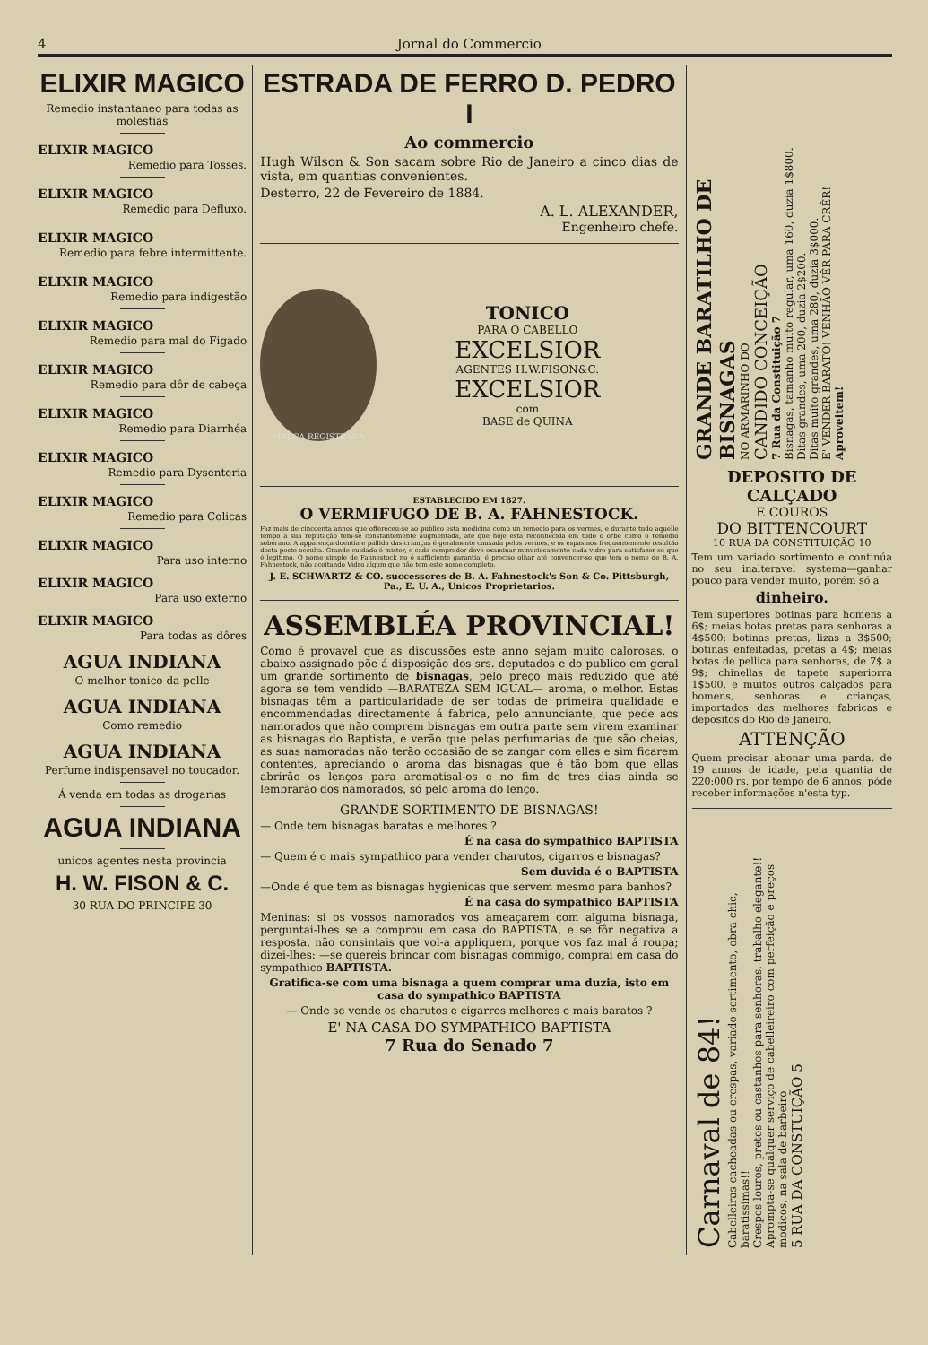4 Jornal do Commercio
ELIXIR MAGICO
Remedio instantaneo para todas as molestias
ELIXIR MAGICO
Remedio para Tosses.
ELIXIR MAGICO
Remedio para Defluxo.
ELIXIR MAGICO
Remedio para febre intermittente.
ELIXIR MAGICO
Remedio para indigestão
ELIXIR MAGICO
Remedio para mal do Figado
ELIXIR MAGICO
Remedio para dôr de cabeça
ELIXIR MAGICO
Remedio para Diarrhéa
ELIXIR MAGICO
Remedio para Dysenteria
ELIXIR MAGICO
Remedio para Colicas
ELIXIR MAGICO
Para uso interno
ELIXIR MAGICO
Para uso externo
ELIXIR MAGICO
Para todas as dôres
AGUA INDIANA
O melhor tonico da pelle
AGUA INDIANA
Como remedio
AGUA INDIANA
Perfume indispensavel no toucador.
Á venda em todas as drogarias
AGUA INDIANA
unicos agentes nesta provincia
H. W. FISON & C.
30 RUA DO PRINCIPE 30
ESTRADA DE FERRO D. PEDRO I
Ao commercio
Hugh Wilson & Son sacam sobre Rio de Janeiro a cinco dias de vista, em quantias convenientes.
Desterro, 22 de Fevereiro de 1884.
A. L. ALEXANDER,
Engenheiro chefe.
MARCA REGISTRADA
TONICO
PARA O CABELLO
EXCELSIOR
AGENTES H.W.FISON&C.
EXCELSIOR
com
BASE de QUINA
ESTABLECIDO EM 1827.
O VERMIFUGO DE B. A. FAHNESTOCK.
Faz mais de cincoenta annos que offereceu-se ao publico esta medicina como un remedio para os vermes, e durante tudo aquelle tempo a sua reputação tem-se constantemente augmentada, até que hoje esta reconhecida em tudo o orbe como o remedio soberano. A apparença doentia e pallida das crianças é geralmente causada pelos vermes, e os espasmos frequentemente resultão desta peste occulta. Grande cuidado é mister, e cada comprador deve examinar minuciosamente cada vidro para satisfazer-se que é legitimo. O nome simple de Fahnestock no é sufficiente garantia, é preciso olhar até convencer-se que tem o nome de B. A. Fahnestock, não aceitando Vidro algum que não tem este nome completo.
J. E. SCHWARTZ & CO. successores de B. A. Fahnestock's Son & Co. Pittsburgh, Pa., E. U. A., Unicos Proprietarios.
ASSEMBLÉA PROVINCIAL!
Como é provavel que as discussões este anno sejam muito calorosas, o abaixo assignado põe á disposição dos srs. deputados e do publico em geral um grande sortimento de bisnagas, pelo preço mais reduzido que até agora se tem vendido —BARATEZA SEM IGUAL— aroma, o melhor. Estas bisnagas têm a particularidade de ser todas de primeira qualidade e encommendadas directamente á fabrica, pelo annunciante, que pede aos namorados que não comprem bisnagas em outra parte sem virem examinar as bisnagas do Baptista, e verão que pelas perfumarias de que são cheias, as suas namoradas não terão occasião de se zangar com elles e sim ficarem contentes, apreciando o aroma das bisnagas que é tão bom que ellas abrirão os lenços para aromatisal-os e no fim de tres dias ainda se lembrarão dos namorados, só pelo aroma do lenço.
GRANDE SORTIMENTO DE BISNAGAS!
— Onde tem bisnagas baratas e melhores ?
É na casa do sympathico BAPTISTA
— Quem é o mais sympathico para vender charutos, cigarros e bisnagas?
Sem duvida é o BAPTISTA
—Onde é que tem as bisnagas hygienicas que servem mesmo para banhos?
É na casa do sympathico BAPTISTA
Meninas: si os vossos namorados vos ameaçarem com alguma bisnaga, perguntai-lhes se a comprou em casa do BAPTISTA, e se fôr negativa a resposta, não consintais que vol-a appliquem, porque vos faz mal á roupa; dizei-lhes: —se quereis brincar com bisnagas commigo, comprai em casa do sympathico BAPTISTA.
Gratifica-se com uma bisnaga a quem comprar uma duzia, isto em casa do sympathico BAPTISTA
— Onde se vende os charutos e cigarros melhores e mais baratos ?
E' NA CASA DO SYMPATHICO BAPTISTA
7 Rua do Senado 7
GRANDE BARATILHO DE BISNAGAS
NO ARMARINHO DO
CANDIDO CONCEIÇÃO
7 Rua da Constituição 7
Bisnagas, tamanho muito regular, uma 160, duzia 1$800.
Ditas grandes, uma 200, duzia 2$200.
Ditas muito grandes, uma 280, duzia 3$000.
E' VENDER BARATO! VENHÃO VÊR PARA CRÊR!
Aproveitem!
DEPOSITO DE CALÇADO
E COUROS
DO BITTENCOURT
10 RUA DA CONSTITUIÇÃO 10
Tem um variado sortimento e continúa no seu inalteravel systema—ganhar pouco para vender muito, porém só a
dinheiro.
Tem superiores botinas para homens a 6$; meias botas pretas para senhoras a 4$500; botinas pretas, lizas a 3$500; botinas enfeitadas, pretas a 4$; meias botas de pellica para senhoras, de 7$ a 9$; chinellas de tapete superiorra 1$500, e muitos outros calçados para homens, senhoras e crianças, importados das melhores fabricas e depositos do Rio de Janeiro.
ATTENÇÃO
Quem precisar abonar uma parda, de 19 annos de idade, pela quantia de 220:000 rs. por tempo de 6 annos, póde receber informações n'esta typ.
Carnaval de 84!
Cabelleiras cacheadas ou crespas, variado sortimento, obra chic, baratissimas!!
Crespos louros, pretos ou castanhos para senhoras, trabalho elegante!!
Apromptа-se qualquer serviço de cabelleireiro com perfeição e preços modicos, na sala de barbeiro
5 RUA DA CONSTUIÇÃO 5